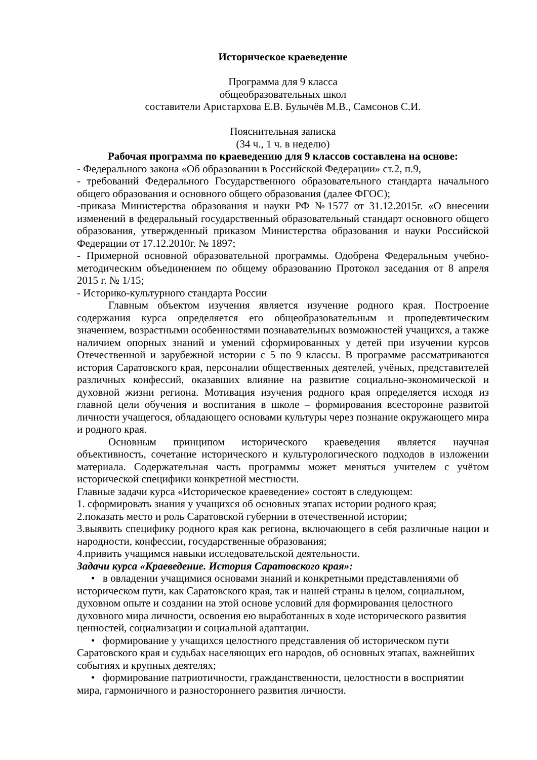Историческое краеведение
Программа для 9 класса
общеобразовательных школ
составители Аристархова Е.В. Булычёв М.В., Самсонов С.И.
Пояснительная записка
(34 ч., 1 ч. в неделю)
Рабочая программа по краеведению для 9 классов составлена на основе:
- Федерального закона «Об образовании в Российской Федерации» ст.2, п.9,
- требований Федерального Государственного образовательного стандарта начального общего образования и основного общего образования (далее ФГОС);
-приказа Министерства образования и науки РФ №1577 от 31.12.2015г. «О внесении изменений в федеральный государственный образовательный стандарт основного общего образования, утвержденный приказом Министерства образования и науки Российской Федерации от 17.12.2010г. № 1897;
- Примерной основной образовательной программы. Одобрена Федеральным учебно-методическим объединением по общему образованию Протокол заседания от 8 апреля 2015 г. № 1/15;
- Историко-культурного стандарта России
Главным объектом изучения является изучение родного края. Построение содержания курса определяется его общеобразовательным и пропедевтическим значением, возрастными особенностями познавательных возможностей учащихся, а также наличием опорных знаний и умений сформированных у детей при изучении курсов Отечественной и зарубежной истории с 5 по 9 классы. В программе рассматриваются история Саратовского края, персоналии общественных деятелей, учёных, представителей различных конфессий, оказавших влияние на развитие социально-экономической и духовной жизни региона. Мотивация изучения родного края определяется исходя из главной цели обучения и воспитания в школе – формирования всесторонне развитой личности учащегося, обладающего основами культуры через познание окружающего мира и родного края.
Основным принципом исторического краеведения является научная объективность, сочетание исторического и культурологического подходов в изложении материала. Содержательная часть программы может меняться учителем с учётом исторической специфики конкретной местности.
Главные задачи курса «Историческое краеведение» состоят в следующем:
1. сформировать знания у учащихся об основных этапах истории родного края;
2.показать место и роль Саратовской губернии в отечественной истории;
3.выявить специфику родного края как региона, включающего в себя различные нации и народности, конфессии, государственные образования;
4.привить учащимся навыки исследовательской деятельности.
Задачи курса «Краеведение. История Саратовского края»:
• в овладении учащимися основами знаний и конкретными представлениями об историческом пути, как Саратовского края, так и нашей страны в целом, социальном, духовном опыте и создании на этой основе условий для формирования целостного духовного мира личности, освоения ею выработанных в ходе исторического развития ценностей, социализации и социальной адаптации.
• формирование у учащихся целостного представления об историческом пути Саратовского края и судьбах населяющих его народов, об основных этапах, важнейших событиях и крупных деятелях;
• формирование патриотичности, гражданственности, целостности в восприятии мира, гармоничного и разностороннего развития личности.